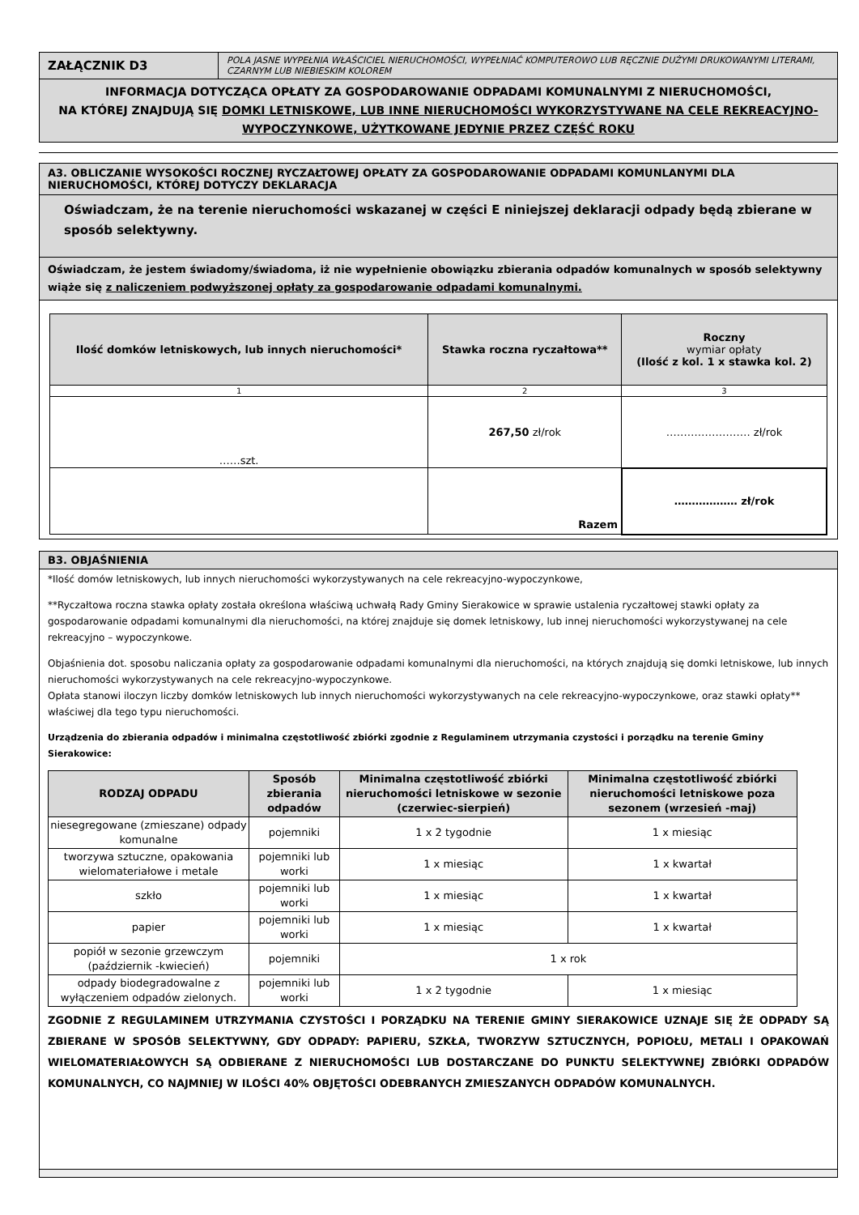| ZAŁĄCZNIK D3 | POLA JASNE WYPEŁNIA WŁAŚCICIEL NIERUCHOMOŚCI, WYPEŁNIAĆ KOMPUTEROWO LUB RĘCZNIE DUŻYMI DRUKOWANYMI LITERAMI, CZARNYM LUB NIEBIESKIM KOLOREM |
| INFORMACJA DOTYCZĄCA OPŁATY ZA GOSPODAROWANIE ODPADAMI KOMUNALNYMI Z NIERUCHOMOŚCI, NA KTÓREJ ZNAJDUJĄ SIĘ DOMKI LETNISKOWE, LUB INNE NIERUCHOMOŚCI WYKORZYSTYWANE NA CELE REKREACYJNO-WYPOCZYNKOWE, UŻYTKOWANE JEDYNIE PRZEZ CZĘŚĆ ROKU | |
| A3. OBLICZANIE WYSOKOŚCI ROCZNEJ RYCZAŁTOWEJ OPŁATY ZA GOSPODAROWANIE ODPADAMI KOMUNLANYMI DLA NIERUCHOMOŚCI, KTÓREJ DOTYCZY DEKLARACJA |
| Oświadczam, że na terenie nieruchomości wskazanej w części E niniejszej deklaracji odpady będą zbierane w sposób selektywny. |
| Oświadczam, że jestem świadomy/świadoma, iż nie wypełnienie obowiązku zbierania odpadów komunalnych w sposób selektywny wiąże się z naliczeniem podwyższonej opłaty za gospodarowanie odpadami komunalnymi. |
| / Ilość domków letniskowych, lub innych nieruchomości* / Stawka roczna ryczałtowa** / Roczny wymiar opłaty (Ilość z kol. 1 x stawka kol. 2) / / --- / --- / --- / / 1 / 2 / 3 / / ……szt. / 267,50 zł/rok / …………………… zł/rok / / / Razem / ……………… zł/rok / |
| B3. OBJAŚNIENIA |
| *Ilość domów letniskowych, lub innych nieruchomości wykorzystywanych na cele rekreacyjno-wypoczynkowe, **Ryczałtowa roczna stawka opłaty została określona właściwą uchwałą Rady Gminy Sierakowice w sprawie ustalenia ryczałtowej stawki opłaty za gospodarowanie odpadami komunalnymi dla nieruchomości, na której znajduje się domek letniskowy, lub innej nieruchomości wykorzystywanej na cele rekreacyjno – wypoczynkowe. Objaśnienia dot. sposobu naliczania opłaty za gospodarowanie odpadami komunalnymi dla nieruchomości, na których znajdują się domki letniskowe, lub innych nieruchomości wykorzystywanych na cele rekreacyjno-wypoczynkowe. Opłata stanowi iloczyn liczby domków letniskowych lub innych nieruchomości wykorzystywanych na cele rekreacyjno-wypoczynkowe, oraz stawki opłaty** właściwej dla tego typu nieruchomości. Urządzenia do zbierania odpadów i minimalna częstotliwość zbiórki zgodnie z Regulaminem utrzymania czystości i porządku na terenie Gminy Sierakowice: / RODZAJ ODPADU / Sposób zbierania odpadów / Minimalna częstotliwość zbiórki nieruchomości letniskowe w sezonie (czerwiec-sierpień) / Minimalna częstotliwość zbiórki nieruchomości letniskowe poza sezonem (wrzesień -maj) / / --- / --- / --- / --- / / niesegregowane (zmieszane) odpady komunalne / pojemniki / 1 x 2 tygodnie / 1 x miesiąc / / tworzywa sztuczne, opakowania wielomateriałowe i metale / pojemniki lub worki / 1 x miesiąc / 1 x kwartał / / szkło / pojemniki lub worki / 1 x miesiąc / 1 x kwartał / / papier / pojemniki lub worki / 1 x miesiąc / 1 x kwartał / / popiół w sezonie grzewczym (październik -kwiecień) / pojemniki / 1 x rok / / / odpady biodegradowalne z wyłączeniem odpadów zielonych. / pojemniki lub worki / 1 x 2 tygodnie / 1 x miesiąc / ZGODNIE Z REGULAMINEM UTRZYMANIA CZYSTOŚCI I PORZĄDKU NA TERENIE GMINY SIERAKOWICE UZNAJE SIĘ ŻE ODPADY SĄ ZBIERANE W SPOSÓB SELEKTYWNY, GDY ODPADY: PAPIERU, SZKŁA, TWORZYW SZTUCZNYCH, POPIOŁU, METALI I OPAKOWAŃ WIELOMATERIAŁOWYCH SĄ ODBIERANE Z NIERUCHOMOŚCI LUB DOSTARCZANE DO PUNKTU SELEKTYWNEJ ZBIÓRKI ODPADÓW KOMUNALNYCH, CO NAJMNIEJ W ILOŚCI 40% OBJĘTOŚCI ODEBRANYCH ZMIESZANYCH ODPADÓW KOMUNALNYCH. |